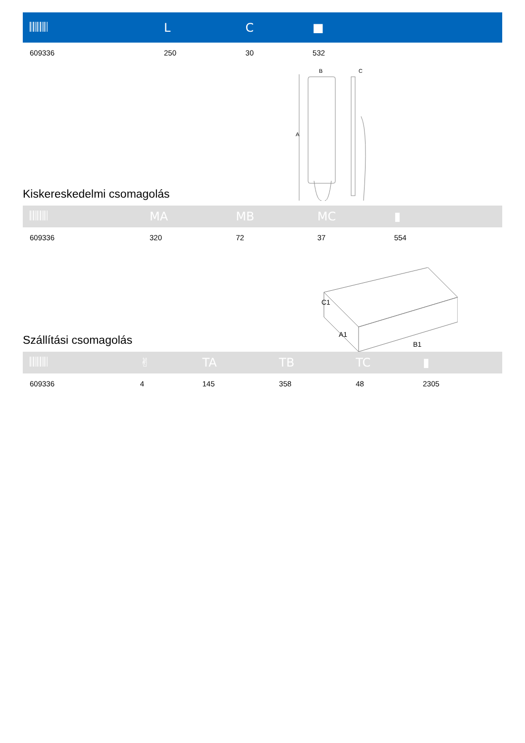| | L | C | ■ |
| --- | --- | --- | --- |
| 609336 | 250 | 30 | 532 |
Kiskereskedelmi csomagolás
B
C
A
| | MA | MB | MC | ▮ |
| --- | --- | --- | --- | --- |
| 609336 | 320 | 72 | 37 | 554 |
Szállítási csomagolás
C1
A1
B1
| | ✌ | TA | TB | TC | ▮ |
| --- | --- | --- | --- | --- | --- |
| 609336 | 4 | 145 | 358 | 48 | 2305 |